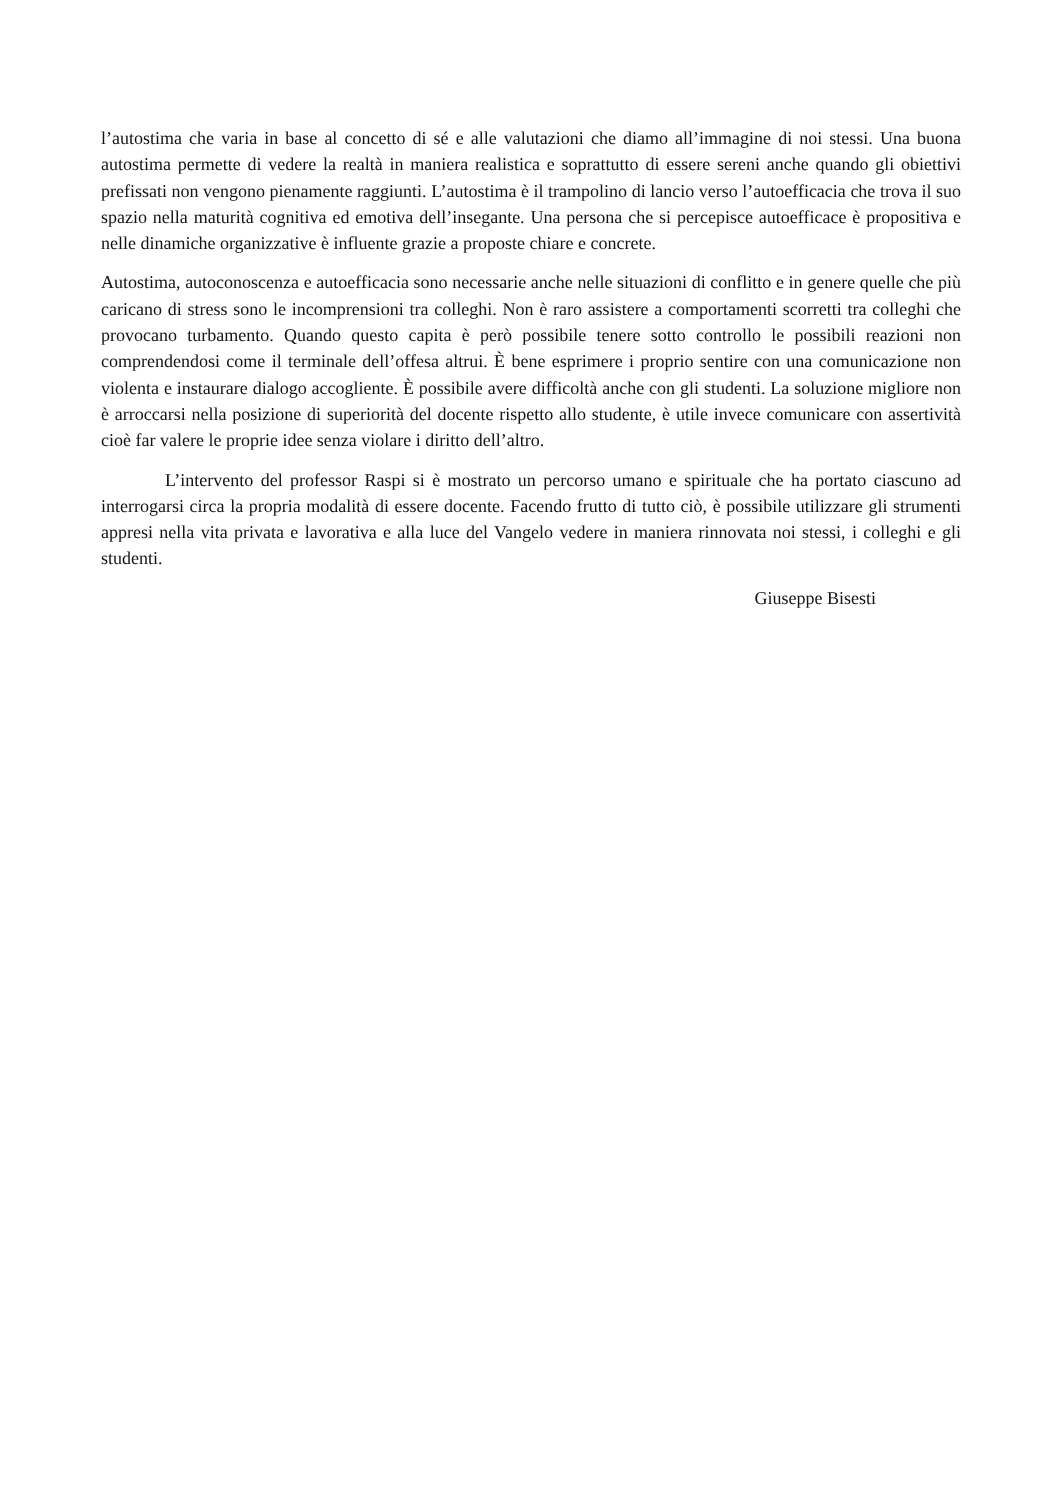l’autostima che varia in base al concetto di sé e alle valutazioni che diamo all’immagine di noi stessi. Una buona autostima permette di vedere la realtà in maniera realistica e soprattutto di essere sereni anche quando gli obiettivi prefissati non vengono pienamente raggiunti. L’autostima è il trampolino di lancio verso l’autoefficacia che trova il suo spazio nella maturità cognitiva ed emotiva dell’insegante. Una persona che si percepisce autoefficace è propositiva e nelle dinamiche organizzative è influente grazie a proposte chiare e concrete.
Autostima, autoconoscenza e autoefficacia sono necessarie anche nelle situazioni di conflitto e in genere quelle che più caricano di stress sono le incomprensioni tra colleghi. Non è raro assistere a comportamenti scorretti tra colleghi che provocano turbamento. Quando questo capita è però possibile tenere sotto controllo le possibili reazioni non comprendendosi come il terminale dell’offesa altrui. È bene esprimere i proprio sentire con una comunicazione non violenta e instaurare dialogo accogliente. È possibile avere difficoltà anche con gli studenti. La soluzione migliore non è arroccarsi nella posizione di superiorità del docente rispetto allo studente, è utile invece comunicare con assertività cioè far valere le proprie idee senza violare i diritto dell’altro.
L’intervento del professor Raspi si è mostrato un percorso umano e spirituale che ha portato ciascuno ad interrogarsi circa la propria modalità di essere docente. Facendo frutto di tutto ciò, è possibile utilizzare gli strumenti appresi nella vita privata e lavorativa e alla luce del Vangelo vedere in maniera rinnovata noi stessi, i colleghi e gli studenti.
Giuseppe Bisesti